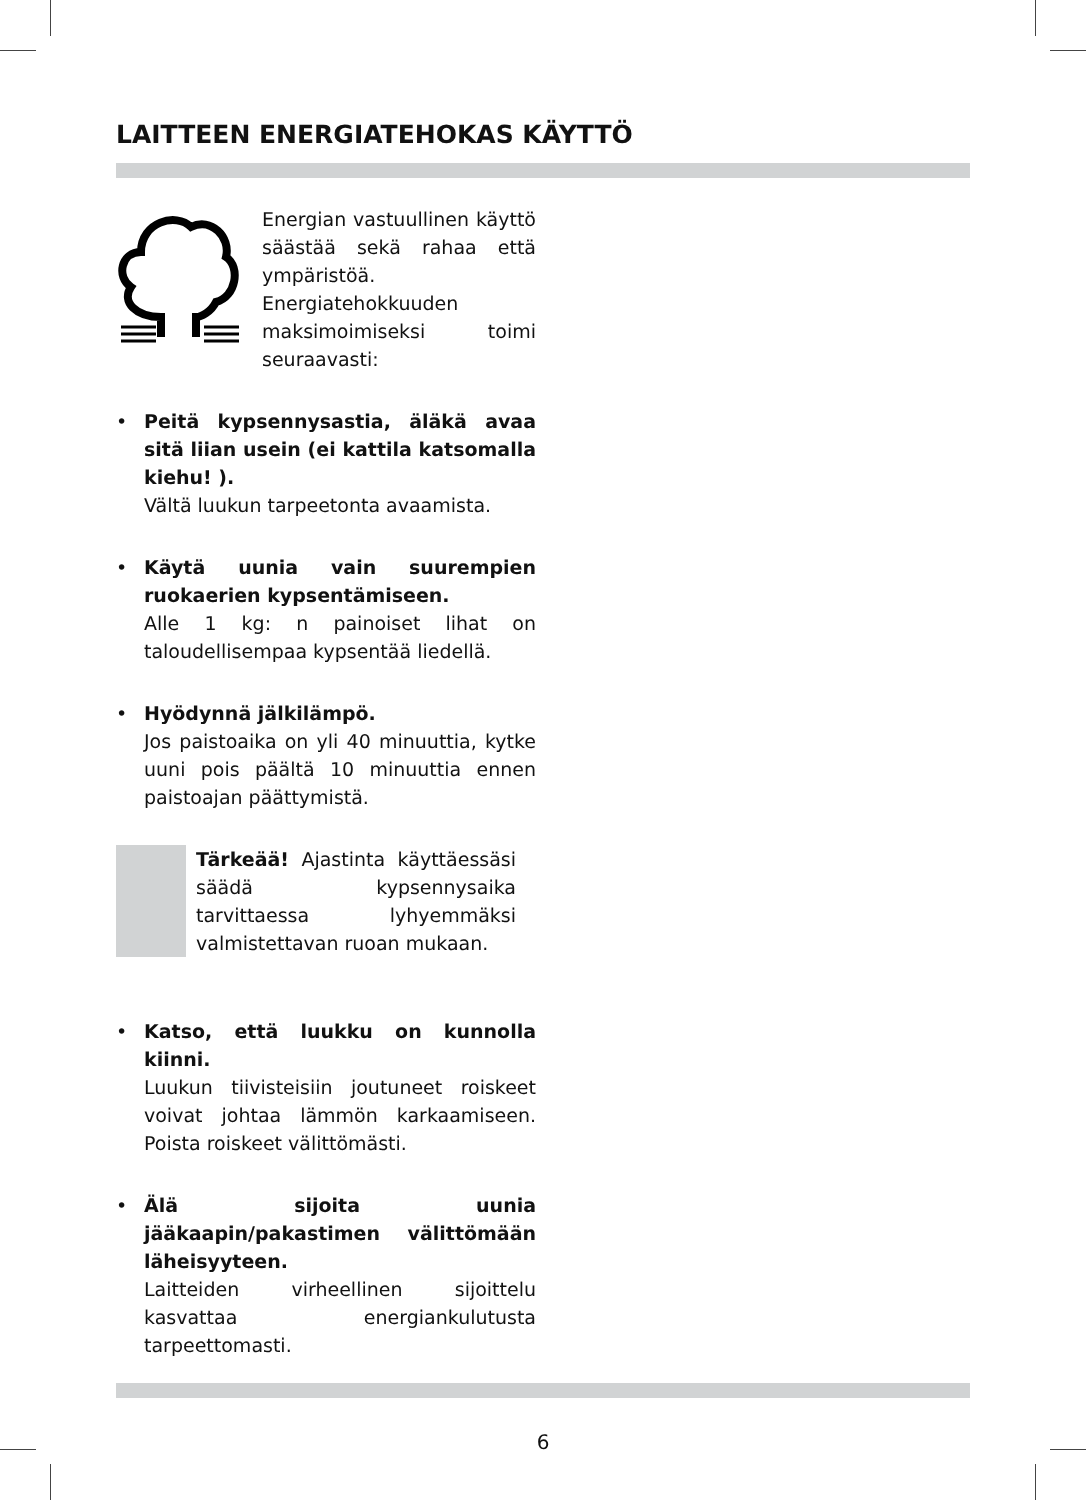LAITTEEN ENERGIATEHOKAS KÄYTTÖ
Energian vastuullinen käyttö säästää sekä rahaa että ympäristöä. Energiatehokkuuden maksimoimiseksi toimi seuraavasti:
• Peitä kypsennysastia, äläkä avaa sitä liian usein (ei kattila katsomalla kiehu! ).
Vältä luukun tarpeetonta avaamista.
• Käytä uunia vain suurempien ruokaerien kypsentämiseen.
Alle 1 kg: n painoiset lihat on taloudellisempaa kypsentää liedellä.
• Hyödynnä jälkilämpö.
Jos paistoaika on yli 40 minuuttia, kytke uuni pois päältä 10 minuuttia ennen paistoajan päättymistä.
Tärkeää! Ajastinta käyttäessäsi säädä kypsennysaika tarvittaessa lyhyemmäksi valmistettavan ruoan mukaan.
• Katso, että luukku on kunnolla kiinni.
Luukun tiivisteisiin joutuneet roiskeet voivat johtaa lämmön karkaamiseen. Poista roiskeet välittömästi.
• Älä sijoita uunia jääkaapin/pakastimen välittömään läheisyyteen.
Laitteiden virheellinen sijoittelu kasvattaa energiankulutusta tarpeettomasti.
6